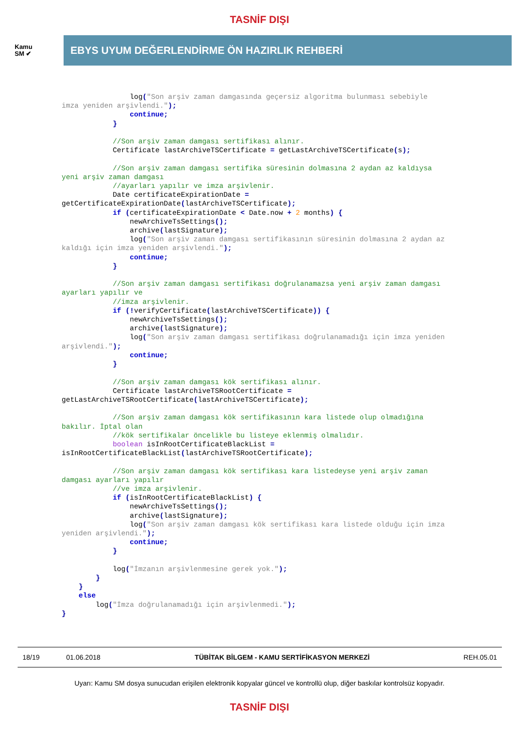TASNİF DIŞI
Kamu
SM ✔
EBYS UYUM DEĞERLENDİRME ÖN HAZIRLIK REHBERİ
                log("Son arşiv zaman damgasında geçersiz algoritma bulunması sebebiyle
imza yeniden arşivlendi.");
                continue;
            }

            //Son arşiv zaman damgası sertifikası alınır.
            Certificate lastArchiveTSCertificate = getLastArchiveTSCertificate(s);

            //Son arşiv zaman damgası sertifika süresinin dolmasına 2 aydan az kaldıysa
yeni arşiv zaman damgası
            //ayarları yapılır ve imza arşivlenir.
            Date certificateExpirationDate =
getCertificateExpirationDate(lastArchiveTSCertificate);
            if (certificateExpirationDate < Date.now + 2 months) {
                newArchiveTsSettings();
                archive(lastSignature);
                log("Son arşiv zaman damgası sertifikasının süresinin dolmasına 2 aydan az
kaldığı için imza yeniden arşivlendi.");
                continue;
            }

            //Son arşiv zaman damgası sertifikası doğrulanamazsa yeni arşiv zaman damgası
ayarları yapılır ve
            //imza arşivlenir.
            if (!verifyCertificate(lastArchiveTSCertificate)) {
                newArchiveTsSettings();
                archive(lastSignature);
                log("Son arşiv zaman damgası sertifikası doğrulanamadığı için imza yeniden
arşivlendi.");
                continue;
            }

            //Son arşiv zaman damgası kök sertifikası alınır.
            Certificate lastArchiveTSRootCertificate =
getLastArchiveTSRootCertificate(lastArchiveTSCertificate);

            //Son arşiv zaman damgası kök sertifikasının kara listede olup olmadığına
bakılır. İptal olan
            //kök sertifikalar öncelikle bu listeye eklenmiş olmalıdır.
            boolean isInRootCertificateBlackList =
isInRootCertificateBlackList(lastArchiveTSRootCertificate);

            //Son arşiv zaman damgası kök sertifikası kara listedeyse yeni arşiv zaman
damgası ayarları yapılır
            //ve imza arşivlenir.
            if (isInRootCertificateBlackList) {
                newArchiveTsSettings();
                archive(lastSignature);
                log("Son arşiv zaman damgası kök sertifikası kara listede olduğu için imza
yeniden arşivlendi.");
                continue;
            }

            log("İmzanın arşivlenmesine gerek yok.");
        }
    }
    else
        log("İmza doğrulanamadığı için arşivlenmedi.");
}
| 18/19 | 01.06.2018 | TÜBİTAK BİLGEM - KAMU SERTİFİKASYON MERKEZİ | REH.05.01 |
Uyarı: Kamu SM dosya sunucudan erişilen elektronik kopyalar güncel ve kontrollü olup, diğer baskılar kontrolsüz kopyadır.
TASNİF DIŞI